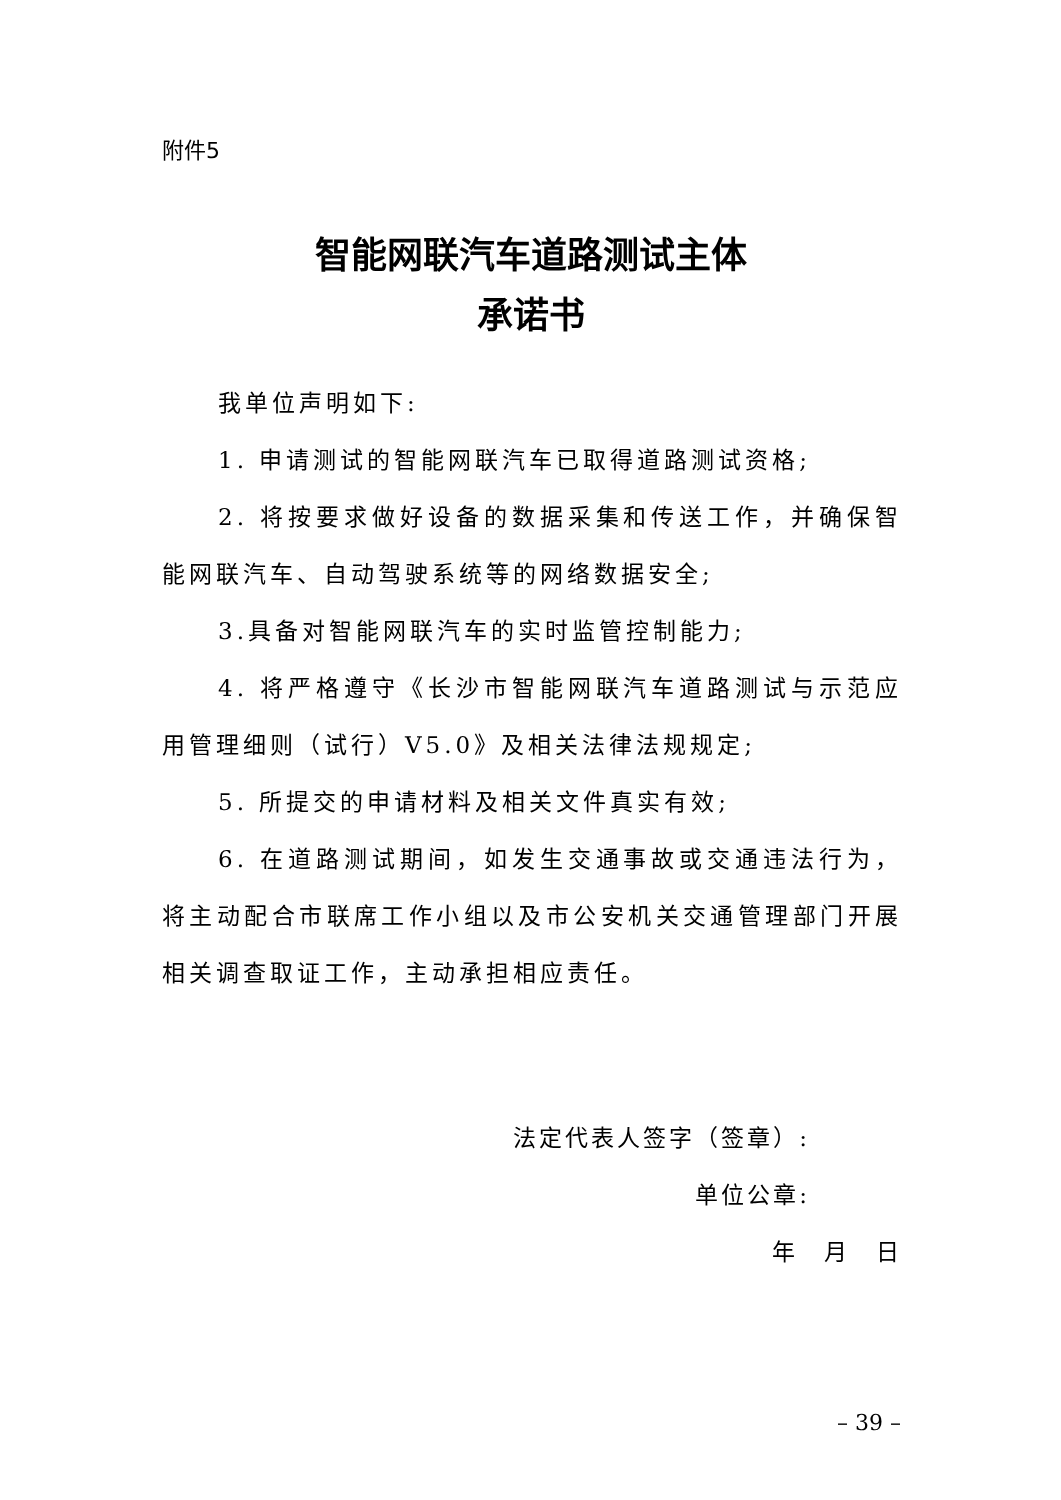附件5
智能网联汽车道路测试主体
承诺书
我单位声明如下:
1. 申请测试的智能网联汽车已取得道路测试资格;
2. 将按要求做好设备的数据采集和传送工作，并确保智能网联汽车、自动驾驶系统等的网络数据安全;
3.具备对智能网联汽车的实时监管控制能力;
4. 将严格遵守《长沙市智能网联汽车道路测试与示范应用管理细则（试行）V5.0》及相关法律法规规定;
5. 所提交的申请材料及相关文件真实有效;
6. 在道路测试期间，如发生交通事故或交通违法行为，将主动配合市联席工作小组以及市公安机关交通管理部门开展相关调查取证工作，主动承担相应责任。
法定代表人签字（签章）:
单位公章:
年　月　日
– 39 –